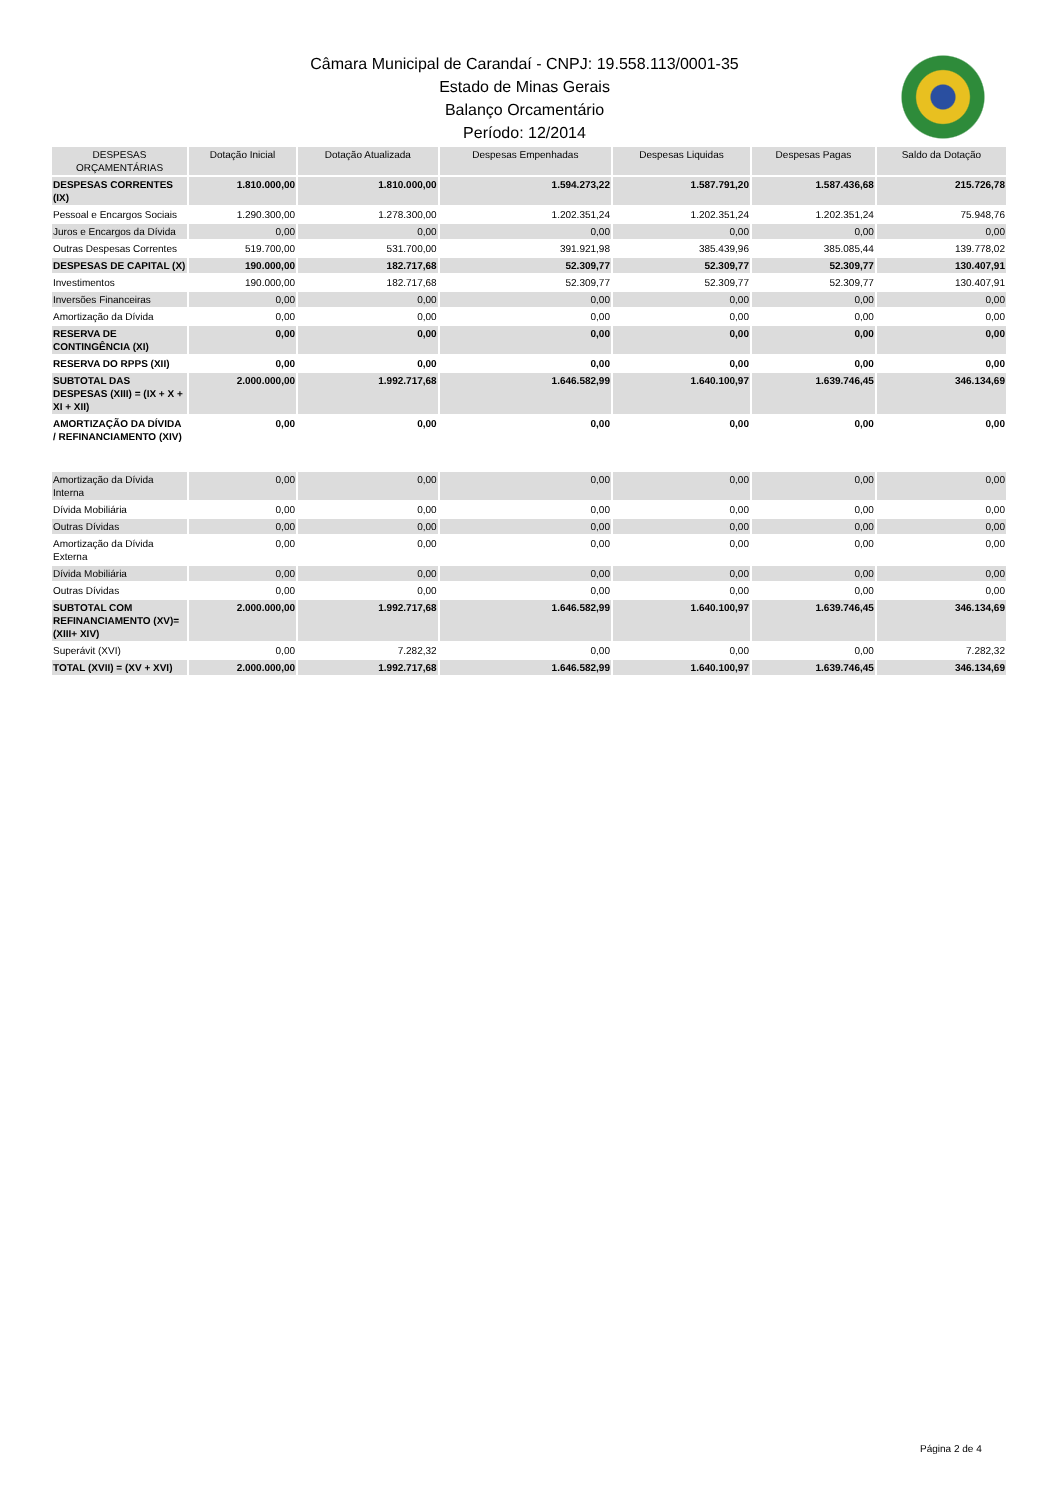Câmara Municipal de Carandaí - CNPJ: 19.558.113/0001-35
Estado de Minas Gerais
Balanço Orcamentário
Período: 12/2014
| DESPESAS ORÇAMENTÁRIAS | Dotação Inicial | Dotação Atualizada | Despesas Empenhadas | Despesas Liquidas | Despesas Pagas | Saldo da Dotação |
| --- | --- | --- | --- | --- | --- | --- |
| DESPESAS CORRENTES (IX) | 1.810.000,00 | 1.810.000,00 | 1.594.273,22 | 1.587.791,20 | 1.587.436,68 | 215.726,78 |
| Pessoal e Encargos Sociais | 1.290.300,00 | 1.278.300,00 | 1.202.351,24 | 1.202.351,24 | 1.202.351,24 | 75.948,76 |
| Juros e Encargos da Dívida | 0,00 | 0,00 | 0,00 | 0,00 | 0,00 | 0,00 |
| Outras Despesas Correntes | 519.700,00 | 531.700,00 | 391.921,98 | 385.439,96 | 385.085,44 | 139.778,02 |
| DESPESAS DE CAPITAL (X) | 190.000,00 | 182.717,68 | 52.309,77 | 52.309,77 | 52.309,77 | 130.407,91 |
| Investimentos | 190.000,00 | 182.717,68 | 52.309,77 | 52.309,77 | 52.309,77 | 130.407,91 |
| Inversões Financeiras | 0,00 | 0,00 | 0,00 | 0,00 | 0,00 | 0,00 |
| Amortização da Dívida | 0,00 | 0,00 | 0,00 | 0,00 | 0,00 | 0,00 |
| RESERVA DE CONTINGÊNCIA (XI) | 0,00 | 0,00 | 0,00 | 0,00 | 0,00 | 0,00 |
| RESERVA DO RPPS (XII) | 0,00 | 0,00 | 0,00 | 0,00 | 0,00 | 0,00 |
| SUBTOTAL DAS DESPESAS (XIII) = (IX + X + XI + XII) | 2.000.000,00 | 1.992.717,68 | 1.646.582,99 | 1.640.100,97 | 1.639.746,45 | 346.134,69 |
| AMORTIZAÇÃO DA DÍVIDA / REFINANCIAMENTO (XIV) | 0,00 | 0,00 | 0,00 | 0,00 | 0,00 | 0,00 |
| Amortização da Dívida Interna | 0,00 | 0,00 | 0,00 | 0,00 | 0,00 | 0,00 |
| Dívida Mobiliária | 0,00 | 0,00 | 0,00 | 0,00 | 0,00 | 0,00 |
| Outras Dívidas | 0,00 | 0,00 | 0,00 | 0,00 | 0,00 | 0,00 |
| Amortização da Dívida Externa | 0,00 | 0,00 | 0,00 | 0,00 | 0,00 | 0,00 |
| Dívida Mobiliária | 0,00 | 0,00 | 0,00 | 0,00 | 0,00 | 0,00 |
| Outras Dívidas | 0,00 | 0,00 | 0,00 | 0,00 | 0,00 | 0,00 |
| SUBTOTAL COM REFINANCIAMENTO (XV)= (XIII+ XIV) | 2.000.000,00 | 1.992.717,68 | 1.646.582,99 | 1.640.100,97 | 1.639.746,45 | 346.134,69 |
| Superávit (XVI) | 0,00 | 7.282,32 | 0,00 | 0,00 | 0,00 | 7.282,32 |
| TOTAL (XVII) = (XV + XVI) | 2.000.000,00 | 1.992.717,68 | 1.646.582,99 | 1.640.100,97 | 1.639.746,45 | 346.134,69 |
Página 2 de 4